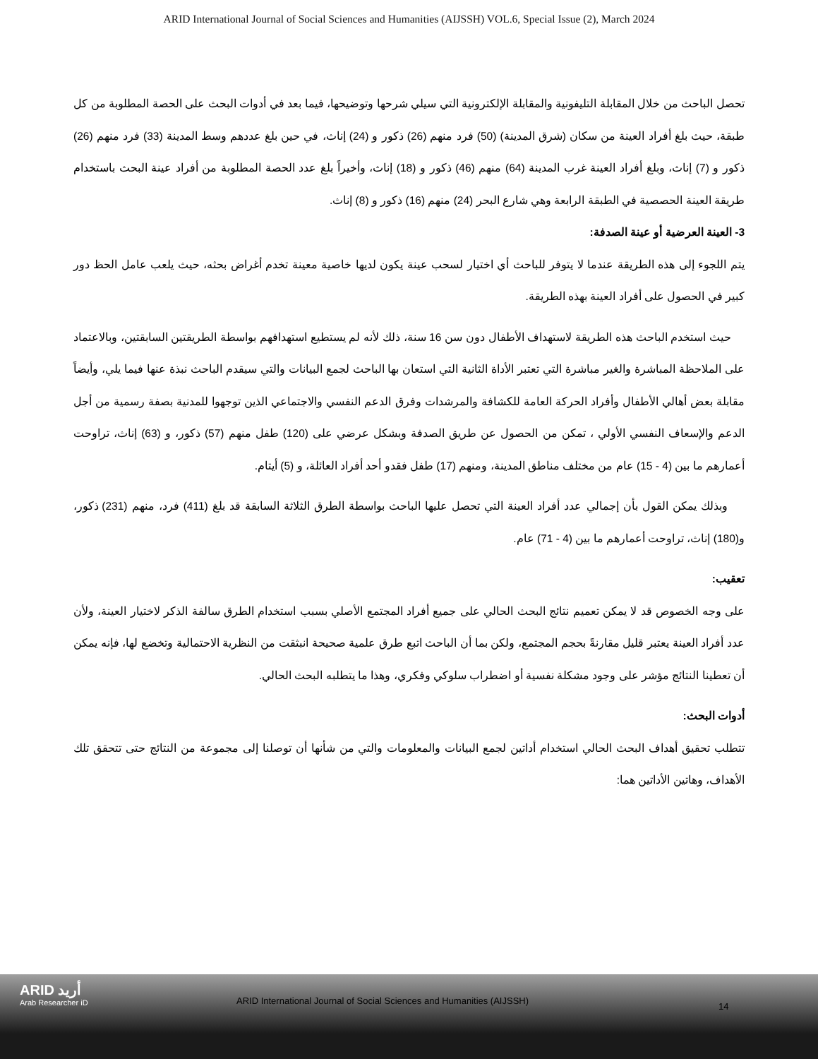ARID International Journal of Social Sciences and Humanities (AIJSSH) VOL.6, Special Issue (2), March 2024
تحصل الباحث من خلال المقابلة التليفونية والمقابلة الإلكترونية التي سيلي شرحها وتوضيحها، فيما بعد في أدوات البحث على الحصة المطلوبة من كل طبقة، حيث بلغ أفراد العينة من سكان (شرق المدينة) (50) فرد منهم (26) ذكور و (24) إناث، في حين بلغ عددهم وسط المدينة (33) فرد منهم (26) ذكور و (7) إناث، وبلغ أفراد العينة غرب المدينة (64) منهم (46) ذكور و (18) إناث، وأخيراً بلغ عدد الحصة المطلوبة من أفراد عينة البحث باستخدام طريقة العينة الحصصية في الطبقة الرابعة وهي شارع البحر (24) منهم (16) ذكور و (8) إناث.
3- العينة العرضية أو عينة الصدفة:
يتم اللجوء إلى هذه الطريقة عندما لا يتوفر للباحث أي اختيار لسحب عينة يكون لديها خاصية معينة تخدم أغراض بحثه، حيث يلعب عامل الحظ دور كبير في الحصول على أفراد العينة بهذه الطريقة.
حيث استخدم الباحث هذه الطريقة لاستهداف الأطفال دون سن 16 سنة، ذلك لأنه لم يستطيع استهدافهم بواسطة الطريقتين السابقتين، وبالاعتماد على الملاحظة المباشرة والغير مباشرة التي تعتبر الأداة الثانية التي استعان بها الباحث لجمع البيانات والتي سيقدم الباحث نبذة عنها فيما يلي، وأيضاً مقابلة بعض أهالي الأطفال وأفراد الحركة العامة للكشافة والمرشدات وفرق الدعم النفسي والاجتماعي الذين توجهوا للمدنية بصفة رسمية من أجل الدعم والإسعاف النفسي الأولي ، تمكن من الحصول عن طريق الصدفة وبشكل عرضي على (120) طفل منهم (57) ذكور، و (63) إناث، تراوحت أعمارهم ما بين (4 - 15) عام من مختلف مناطق المدينة، ومنهم (17) طفل فقدو أحد أفراد العائلة، و (5) أيتام.
وبذلك يمكن القول بأن إجمالي عدد أفراد العينة التي تحصل عليها الباحث بواسطة الطرق الثلاثة السابقة قد بلغ (411) فرد، منهم (231) ذكور، و(180) إناث، تراوحت أعمارهم ما بين (4 - 71) عام.
تعقيب:
على وجه الخصوص قد لا يمكن تعميم نتائج البحث الحالي على جميع أفراد المجتمع الأصلي بسبب استخدام الطرق سالفة الذكر لاختيار العينة، ولأن عدد أفراد العينة يعتبر قليل مقارنةً بحجم المجتمع، ولكن بما أن الباحث اتبع طرق علمية صحيحة انبثقت من النظرية الاحتمالية وتخضع لها، فإنه يمكن أن تعطينا النتائج مؤشر على وجود مشكلة نفسية أو اضطراب سلوكي وفكري، وهذا ما يتطلبه البحث الحالي.
أدوات البحث:
تتطلب تحقيق أهداف البحث الحالي استخدام أداتين لجمع البيانات والمعلومات والتي من شأنها أن توصلنا إلى مجموعة من النتائج حتى تتحقق تلك الأهداف، وهاتين الأداتين هما:
ARID أريد
Arab Researcher iD
ARID International Journal of Social Sciences and Humanities (AIJSSH)
14